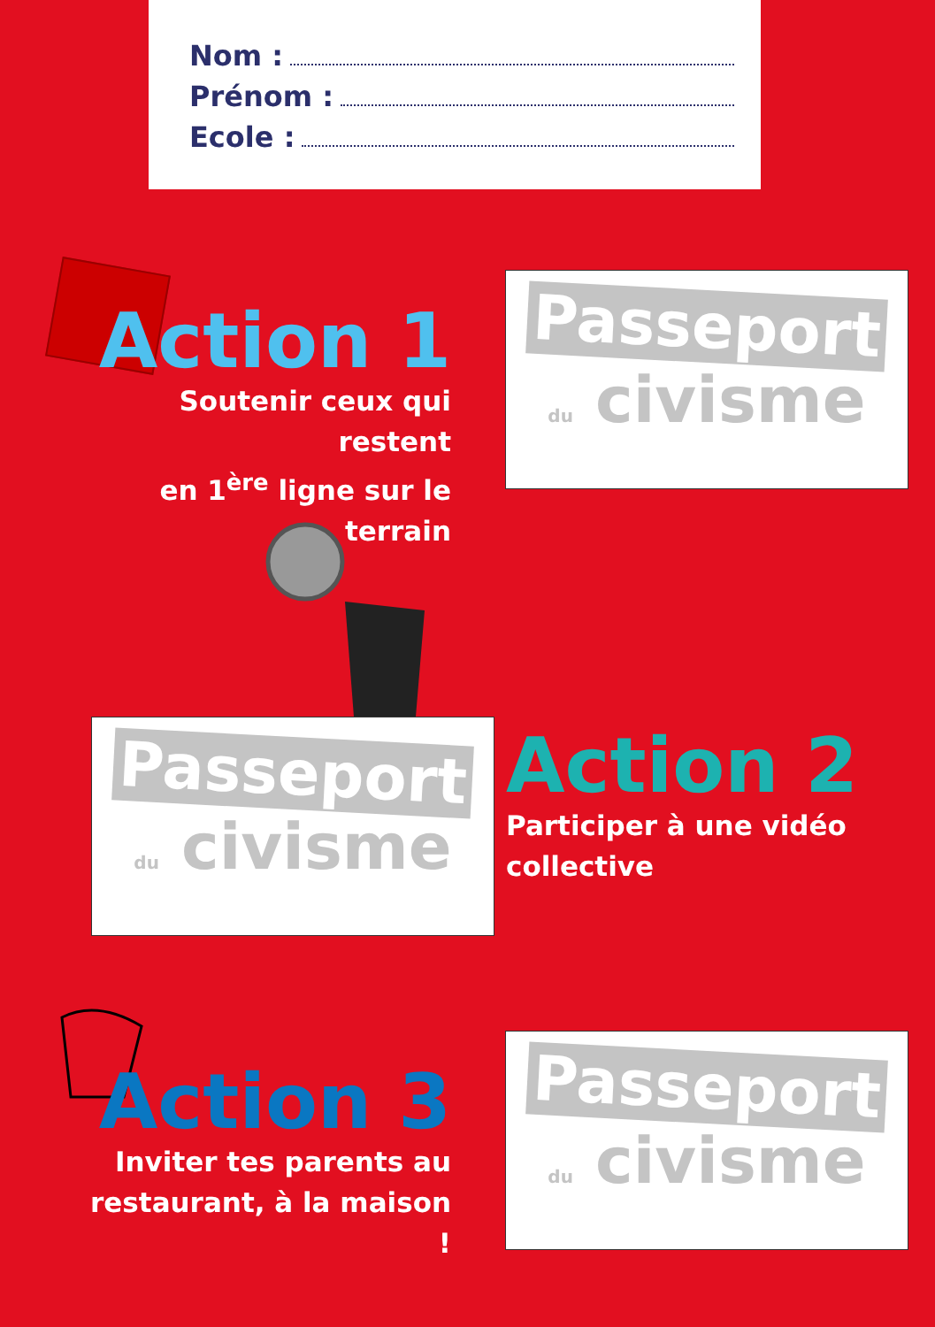Nom :
Prénom :
Ecole :
Action 1
Soutenir ceux qui restent
en 1<sup>ère</sup> ligne sur le terrain
Passeport
du civisme
Passeport
du civisme
Action 2
Participer à une vidéo
collective
Action 3
Inviter tes parents au
restaurant, à la maison !
Passeport
du civisme